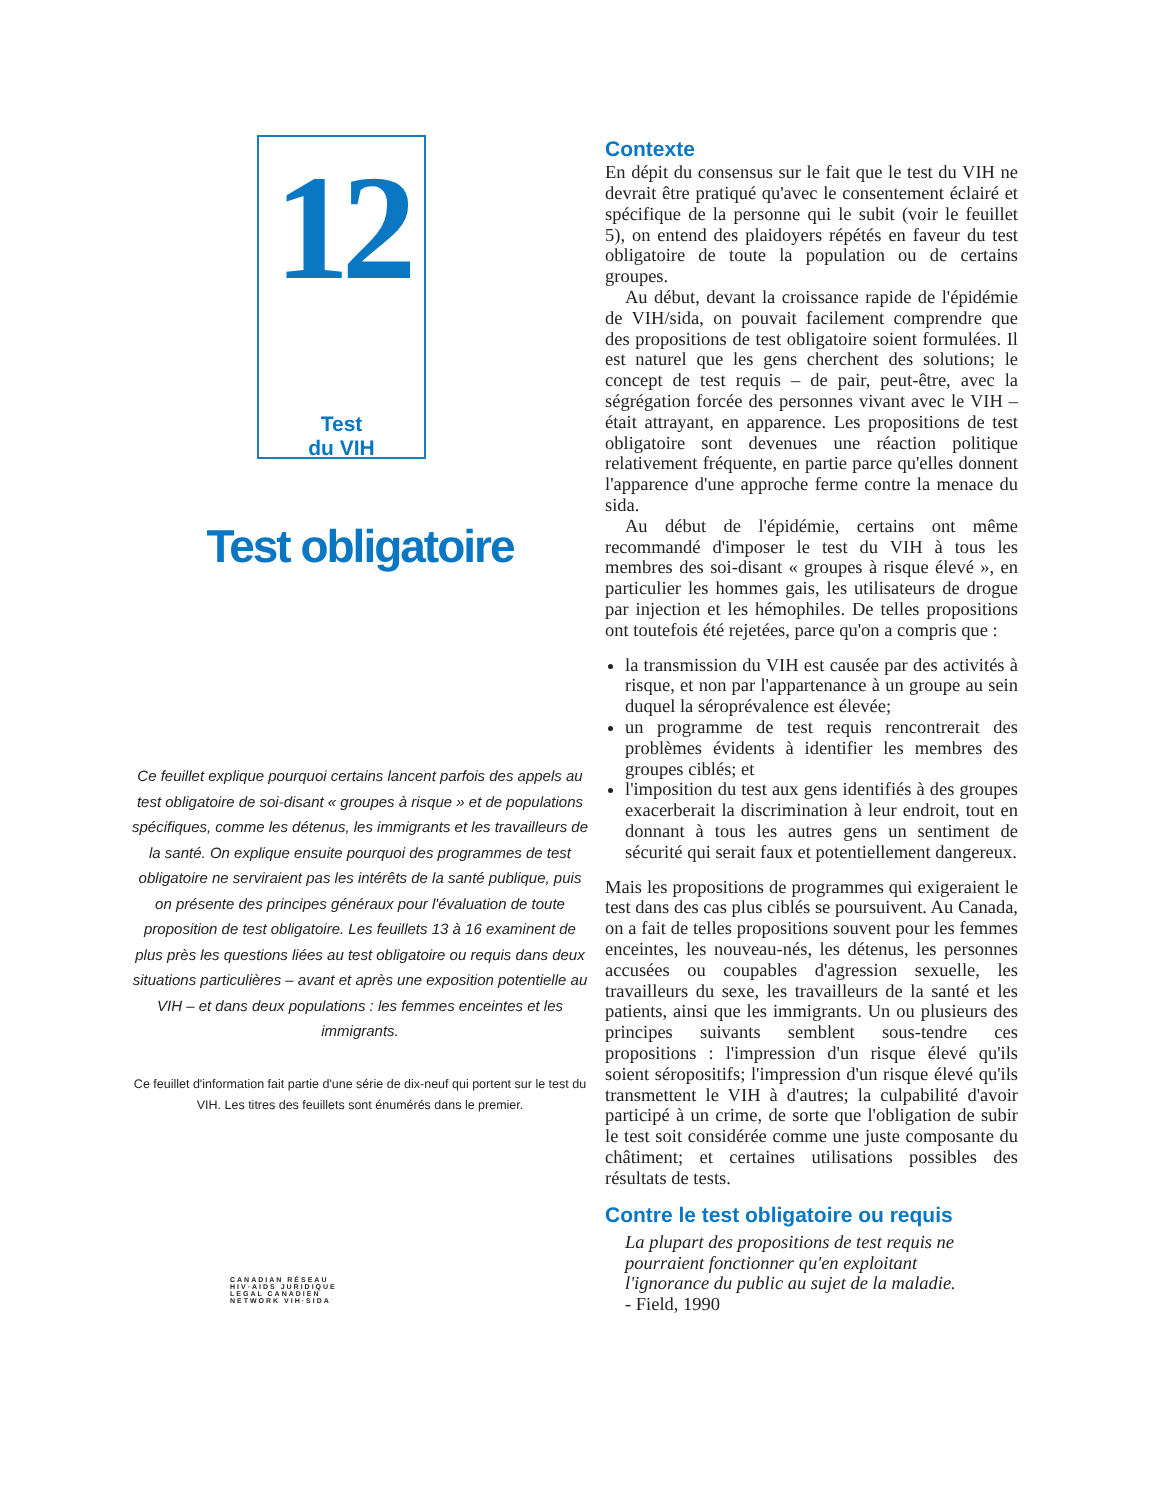12
Test
du VIH
Test obligatoire
Ce feuillet explique pourquoi certains lancent parfois des appels au test obligatoire de soi-disant « groupes à risque » et de populations spécifiques, comme les détenus, les immigrants et les travailleurs de la santé. On explique ensuite pourquoi des programmes de test obligatoire ne serviraient pas les intérêts de la santé publique, puis on présente des principes généraux pour l'évaluation de toute proposition de test obligatoire. Les feuillets 13 à 16 examinent de plus près les questions liées au test obligatoire ou requis dans deux situations particulières – avant et après une exposition potentielle au VIH – et dans deux populations : les femmes enceintes et les immigrants.
Ce feuillet d'information fait partie d'une série de dix-neuf qui portent sur le test du VIH. Les titres des feuillets sont énumérés dans le premier.
CANADIAN RÉSEAU
HIV·AIDS JURIDIQUE
LEGAL CANADIEN
NETWORK VIH·SIDA
Contexte
En dépit du consensus sur le fait que le test du VIH ne devrait être pratiqué qu'avec le consentement éclairé et spécifique de la personne qui le subit (voir le feuillet 5), on entend des plaidoyers répétés en faveur du test obligatoire de toute la population ou de certains groupes.
Au début, devant la croissance rapide de l'épidémie de VIH/sida, on pouvait facilement comprendre que des propositions de test obligatoire soient formulées. Il est naturel que les gens cherchent des solutions; le concept de test requis – de pair, peut-être, avec la ségrégation forcée des personnes vivant avec le VIH – était attrayant, en apparence. Les propositions de test obligatoire sont devenues une réaction politique relativement fréquente, en partie parce qu'elles donnent l'apparence d'une approche ferme contre la menace du sida.
Au début de l'épidémie, certains ont même recommandé d'imposer le test du VIH à tous les membres des soi-disant « groupes à risque élevé », en particulier les hommes gais, les utilisateurs de drogue par injection et les hémophiles. De telles propositions ont toutefois été rejetées, parce qu'on a compris que :
la transmission du VIH est causée par des activités à risque, et non par l'appartenance à un groupe au sein duquel la séroprévalence est élevée;
un programme de test requis rencontrerait des problèmes évidents à identifier les membres des groupes ciblés; et
l'imposition du test aux gens identifiés à des groupes exacerberait la discrimination à leur endroit, tout en donnant à tous les autres gens un sentiment de sécurité qui serait faux et potentiellement dangereux.
Mais les propositions de programmes qui exigeraient le test dans des cas plus ciblés se poursuivent. Au Canada, on a fait de telles propositions souvent pour les femmes enceintes, les nouveau-nés, les détenus, les personnes accusées ou coupables d'agression sexuelle, les travailleurs du sexe, les travailleurs de la santé et les patients, ainsi que les immigrants. Un ou plusieurs des principes suivants semblent sous-tendre ces propositions : l'impression d'un risque élevé qu'ils soient séropositifs; l'impression d'un risque élevé qu'ils transmettent le VIH à d'autres; la culpabilité d'avoir participé à un crime, de sorte que l'obligation de subir le test soit considérée comme une juste composante du châtiment; et certaines utilisations possibles des résultats de tests.
Contre le test obligatoire ou requis
La plupart des propositions de test requis ne pourraient fonctionner qu'en exploitant l'ignorance du public au sujet de la maladie.
- Field, 1990